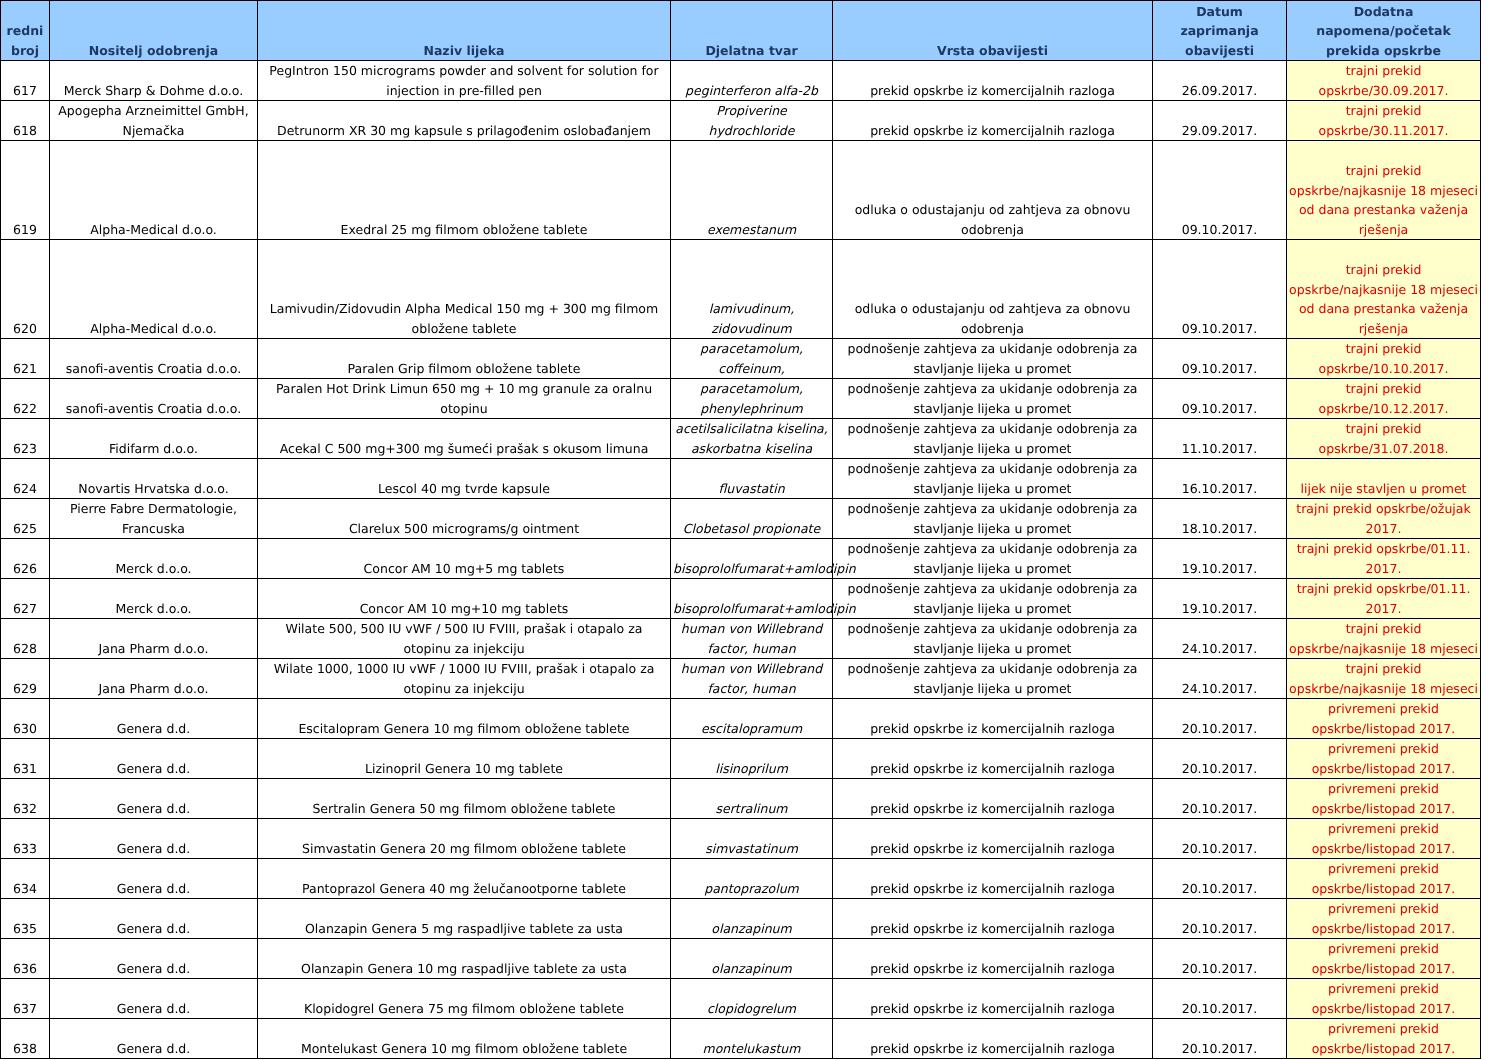| redni broj | Nositelj odobrenja | Naziv lijeka | Djelatna tvar | Vrsta obavijesti | Datum zaprimanja obavijesti | Dodatna napomena/početak prekida opskrbe |
| --- | --- | --- | --- | --- | --- | --- |
| 617 | Merck Sharp & Dohme d.o.o. | PegIntron 150 micrograms powder and solvent for solution for injection in pre-filled pen | peginterferon alfa-2b | prekid opskrbe iz komercijalnih razloga | 26.09.2017. | trajni prekid opskrbe/30.09.2017. |
| 618 | Apogepha Arzneimittel GmbH, Njemačka | Detrunorm XR 30 mg kapsule s prilagođenim oslobađanjem | Propiverine hydrochloride | prekid opskrbe iz komercijalnih razloga | 29.09.2017. | trajni prekid opskrbe/30.11.2017. |
| 619 | Alpha-Medical d.o.o. | Exedral 25 mg filmom obložene tablete | exemestanum | odluka o odustajanju od zahtjeva za obnovu odobrenja | 09.10.2017. | trajni prekid opskrbe/najkasnije 18 mjeseci od dana prestanka važenja rješenja |
| 620 | Alpha-Medical d.o.o. | Lamivudin/Zidovudin Alpha Medical 150 mg + 300 mg filmom obložene tablete | lamivudinum, zidovudinum | odluka o odustajanju od zahtjeva za obnovu odobrenja | 09.10.2017. | trajni prekid opskrbe/najkasnije 18 mjeseci od dana prestanka važenja rješenja |
| 621 | sanofi-aventis Croatia d.o.o. | Paralen Grip filmom obložene tablete | paracetamolum, coffeinum, | podnošenje zahtjeva za ukidanje odobrenja za stavljanje lijeka u promet | 09.10.2017. | trajni prekid opskrbe/10.10.2017. |
| 622 | sanofi-aventis Croatia d.o.o. | Paralen Hot Drink Limun 650 mg + 10 mg granule za oralnu otopinu | paracetamolum, phenylephrinum | podnošenje zahtjeva za ukidanje odobrenja za stavljanje lijeka u promet | 09.10.2017. | trajni prekid opskrbe/10.12.2017. |
| 623 | Fidifarm d.o.o. | Acekal C 500 mg+300 mg šumeći prašak s okusom limuna | acetilsalicilatna kiselina, askorbatna kiselina | podnošenje zahtjeva za ukidanje odobrenja za stavljanje lijeka u promet | 11.10.2017. | trajni prekid opskrbe/31.07.2018. |
| 624 | Novartis Hrvatska d.o.o. | Lescol 40 mg tvrde kapsule | fluvastatin | podnošenje zahtjeva za ukidanje odobrenja za stavljanje lijeka u promet | 16.10.2017. | lijek nije stavljen u promet |
| 625 | Pierre Fabre Dermatologie, Francuska | Clarelux 500 micrograms/g ointment | Clobetasol propionate | podnošenje zahtjeva za ukidanje odobrenja za stavljanje lijeka u promet | 18.10.2017. | trajni prekid opskrbe/ožujak 2017. |
| 626 | Merck d.o.o. | Concor AM 10 mg+5 mg tablets | bisoprololfumarat+amlodipin | podnošenje zahtjeva za ukidanje odobrenja za stavljanje lijeka u promet | 19.10.2017. | trajni prekid opskrbe/01.11. 2017. |
| 627 | Merck d.o.o. | Concor AM 10 mg+10 mg tablets | bisoprololfumarat+amlodipin | podnošenje zahtjeva za ukidanje odobrenja za stavljanje lijeka u promet | 19.10.2017. | trajni prekid opskrbe/01.11. 2017. |
| 628 | Jana Pharm d.o.o. | Wilate 500, 500 IU vWF / 500 IU FVIII, prašak i otapalo za otopinu za injekciju | human von Willebrand factor, human | podnošenje zahtjeva za ukidanje odobrenja za stavljanje lijeka u promet | 24.10.2017. | trajni prekid opskrbe/najkasnije 18 mjeseci |
| 629 | Jana Pharm d.o.o. | Wilate 1000, 1000 IU vWF / 1000 IU FVIII, prašak i otapalo za otopinu za injekciju | human von Willebrand factor, human | podnošenje zahtjeva za ukidanje odobrenja za stavljanje lijeka u promet | 24.10.2017. | trajni prekid opskrbe/najkasnije 18 mjeseci |
| 630 | Genera d.d. | Escitalopram Genera 10 mg filmom obložene tablete | escitalopramum | prekid opskrbe iz komercijalnih razloga | 20.10.2017. | privremeni prekid opskrbe/listopad 2017. |
| 631 | Genera d.d. | Lizinopril Genera 10 mg tablete | lisinoprilum | prekid opskrbe iz komercijalnih razloga | 20.10.2017. | privremeni prekid opskrbe/listopad 2017. |
| 632 | Genera d.d. | Sertralin Genera 50 mg filmom obložene tablete | sertralinum | prekid opskrbe iz komercijalnih razloga | 20.10.2017. | privremeni prekid opskrbe/listopad 2017. |
| 633 | Genera d.d. | Simvastatin Genera 20 mg filmom obložene tablete | simvastatinum | prekid opskrbe iz komercijalnih razloga | 20.10.2017. | privremeni prekid opskrbe/listopad 2017. |
| 634 | Genera d.d. | Pantoprazol Genera 40 mg želučanootporne tablete | pantoprazolum | prekid opskrbe iz komercijalnih razloga | 20.10.2017. | privremeni prekid opskrbe/listopad 2017. |
| 635 | Genera d.d. | Olanzapin Genera 5 mg raspadljive tablete za usta | olanzapinum | prekid opskrbe iz komercijalnih razloga | 20.10.2017. | privremeni prekid opskrbe/listopad 2017. |
| 636 | Genera d.d. | Olanzapin Genera 10 mg raspadljive tablete za usta | olanzapinum | prekid opskrbe iz komercijalnih razloga | 20.10.2017. | privremeni prekid opskrbe/listopad 2017. |
| 637 | Genera d.d. | Klopidogrel Genera 75 mg filmom obložene tablete | clopidogrelum | prekid opskrbe iz komercijalnih razloga | 20.10.2017. | privremeni prekid opskrbe/listopad 2017. |
| 638 | Genera d.d. | Montelukast Genera 10 mg filmom obložene tablete | montelukastum | prekid opskrbe iz komercijalnih razloga | 20.10.2017. | privremeni prekid opskrbe/listopad 2017. |